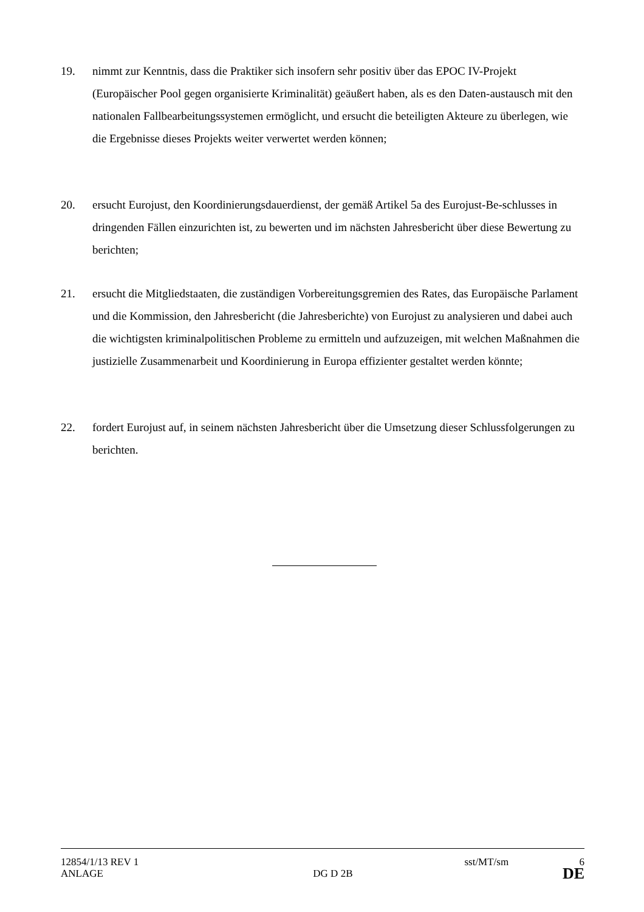19. nimmt zur Kenntnis, dass die Praktiker sich insofern sehr positiv über das EPOC IV-Projekt (Europäischer Pool gegen organisierte Kriminalität) geäußert haben, als es den Daten-austausch mit den nationalen Fallbearbeitungssystemen ermöglicht, und ersucht die beteiligten Akteure zu überlegen, wie die Ergebnisse dieses Projekts weiter verwertet werden können;
20. ersucht Eurojust, den Koordinierungsdauerdienst, der gemäß Artikel 5a des Eurojust-Be-schlusses in dringenden Fällen einzurichten ist, zu bewerten und im nächsten Jahresbericht über diese Bewertung zu berichten;
21. ersucht die Mitgliedstaaten, die zuständigen Vorbereitungsgremien des Rates, das Europäische Parlament und die Kommission, den Jahresbericht (die Jahresberichte) von Eurojust zu analysieren und dabei auch die wichtigsten kriminalpolitischen Probleme zu ermitteln und aufzuzeigen, mit welchen Maßnahmen die justizielle Zusammenarbeit und Koordinierung in Europa effizienter gestaltet werden könnte;
22. fordert Eurojust auf, in seinem nächsten Jahresbericht über die Umsetzung dieser Schlussfolgerungen zu berichten.
12854/1/13 REV 1 sst/MT/sm 6
ANLAGE DG D 2B DE